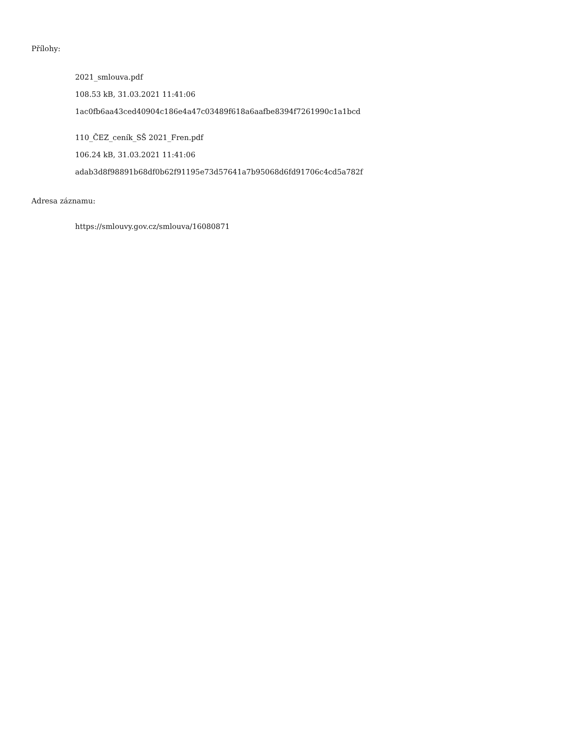Přílohy:
2021_smlouva.pdf
108.53 kB, 31.03.2021 11:41:06
1ac0fb6aa43ced40904c186e4a47c03489f618a6aafbe8394f7261990c1a1bcd
110_ČEZ_ceník_SŠ 2021_Fren.pdf
106.24 kB, 31.03.2021 11:41:06
adab3d8f98891b68df0b62f91195e73d57641a7b95068d6fd91706c4cd5a782f
Adresa záznamu:
https://smlouvy.gov.cz/smlouva/16080871